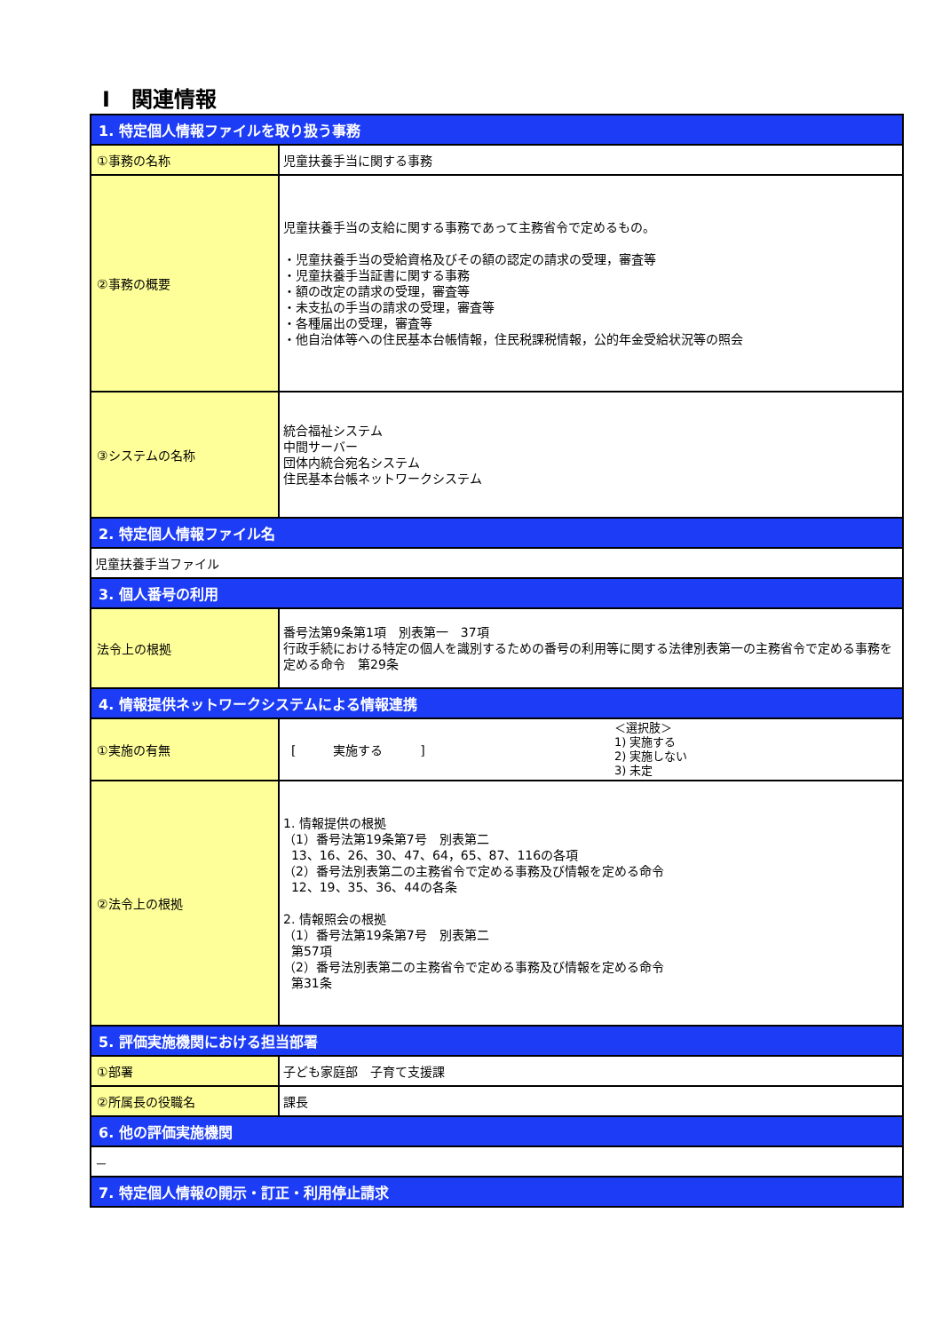Ⅰ　関連情報
| 1. 特定個人情報ファイルを取り扱う事務 | | |
| ①事務の名称 | 児童扶養手当に関する事務 | |
| ②事務の概要 | 児童扶養手当の支給に関する事務であって主務省令で定めるもの。 ・児童扶養手当の受給資格及びその額の認定の請求の受理，審査等 ・児童扶養手当証書に関する事務 ・額の改定の請求の受理，審査等 ・未支払の手当の請求の受理，審査等 ・各種届出の受理，審査等 ・他自治体等への住民基本台帳情報，住民税課税情報，公的年金受給状況等の照会 | |
| ③システムの名称 | 統合福祉システム 中間サーバー 団体内統合宛名システム 住民基本台帳ネットワークシステム | |
| 2. 特定個人情報ファイル名 | | |
| 児童扶養手当ファイル | | |
| 3. 個人番号の利用 | | |
| 法令上の根拠 | 番号法第9条第1項 別表第一 37項 行政手続における特定の個人を識別するための番号の利用等に関する法律別表第一の主務省令で定める事務を定める命令 第29条 | |
| 4. 情報提供ネットワークシステムによる情報連携 | | |
| ①実施の有無 | [ 実施する ] | ＜選択肢＞ 1) 実施する 2) 実施しない 3) 未定 |
| ②法令上の根拠 | 1. 情報提供の根拠 （1）番号法第19条第7号 別表第二 13、16、26、30、47、64，65、87、116の各項 （2）番号法別表第二の主務省令で定める事務及び情報を定める命令 12、19、35、36、44の各条 2. 情報照会の根拠 （1）番号法第19条第7号 別表第二 第57項 （2）番号法別表第二の主務省令で定める事務及び情報を定める命令 第31条 | |
| 5. 評価実施機関における担当部署 | | |
| ①部署 | 子ども家庭部 子育て支援課 | |
| ②所属長の役職名 | 課長 | |
| 6. 他の評価実施機関 | | |
| － | | |
| 7. 特定個人情報の開示・訂正・利用停止請求 | | |